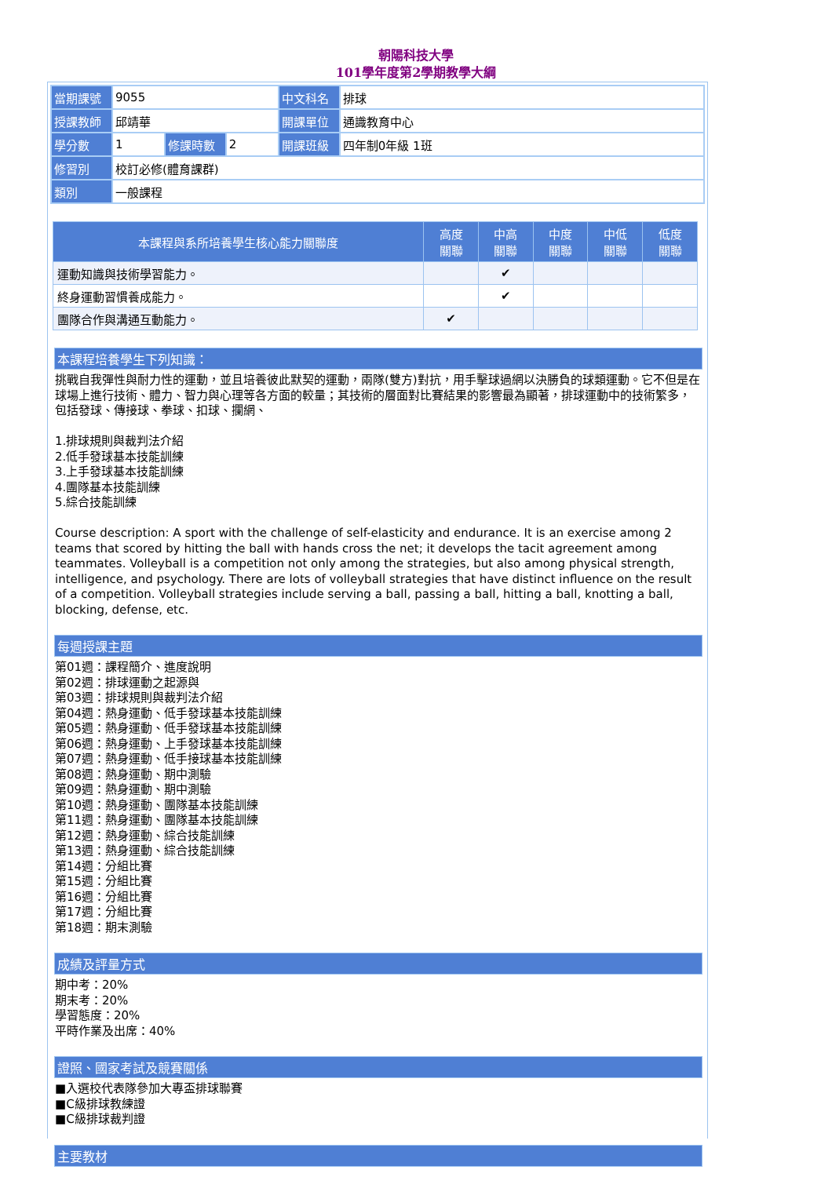朝陽科技大學
101學年度第2學期教學大綱
| 當期課號 | 9055 | | | 中文科名 | 排球 |
| 授課教師 | 邱靖華 | | | 開課單位 | 通識教育中心 |
| 學分數 | 1 | 修課時數 | 2 | 開課班級 | 四年制0年級 1班 |
| 修習別 | 校訂必修(體育課群) | | | | |
| 類別 | 一般課程 | | | | |
| 本課程與系所培養學生核心能力關聯度 | 高度 關聯 | 中高 關聯 | 中度 關聯 | 中低 關聯 | 低度 關聯 |
| --- | --- | --- | --- | --- | --- |
| 運動知識與技術學習能力。 | | ✔ | | | |
| 終身運動習慣養成能力。 | | ✔ | | | |
| 團隊合作與溝通互動能力。 | ✔ | | | | |
本課程培養學生下列知識：
挑戰自我彈性與耐力性的運動，並且培養彼此默契的運動，兩隊(雙方)對抗，用手擊球過網以決勝負的球類運動。它不但是在球場上進行技術、體力、智力與心理等各方面的較量；其技術的層面對比賽結果的影響最為顯著，排球運動中的技術繁多，包括發球、傳接球、拳球、扣球、攔網、
1.排球規則與裁判法介紹
2.低手發球基本技能訓練
3.上手發球基本技能訓練
4.團隊基本技能訓練
5.綜合技能訓練
Course description: A sport with the challenge of self-elasticity and endurance. It is an exercise among 2 teams that scored by hitting the ball with hands cross the net; it develops the tacit agreement among teammates. Volleyball is a competition not only among the strategies, but also among physical strength, intelligence, and psychology. There are lots of volleyball strategies that have distinct influence on the result of a competition. Volleyball strategies include serving a ball, passing a ball, hitting a ball, knotting a ball, blocking, defense, etc.
每週授課主題
第01週：課程簡介、進度說明
第02週：排球運動之起源與
第03週：排球規則與裁判法介紹
第04週：熱身運動、低手發球基本技能訓練
第05週：熱身運動、低手發球基本技能訓練
第06週：熱身運動、上手發球基本技能訓練
第07週：熱身運動、低手接球基本技能訓練
第08週：熱身運動、期中測驗
第09週：熱身運動、期中測驗
第10週：熱身運動、團隊基本技能訓練
第11週：熱身運動、團隊基本技能訓練
第12週：熱身運動、綜合技能訓練
第13週：熱身運動、綜合技能訓練
第14週：分組比賽
第15週：分組比賽
第16週：分組比賽
第17週：分組比賽
第18週：期末測驗
成績及評量方式
期中考：20%
期末考：20%
學習態度：20%
平時作業及出席：40%
證照、國家考試及競賽關係
■入選校代表隊參加大專盃排球聯賽
■C級排球教練證
■C級排球裁判證
主要教材